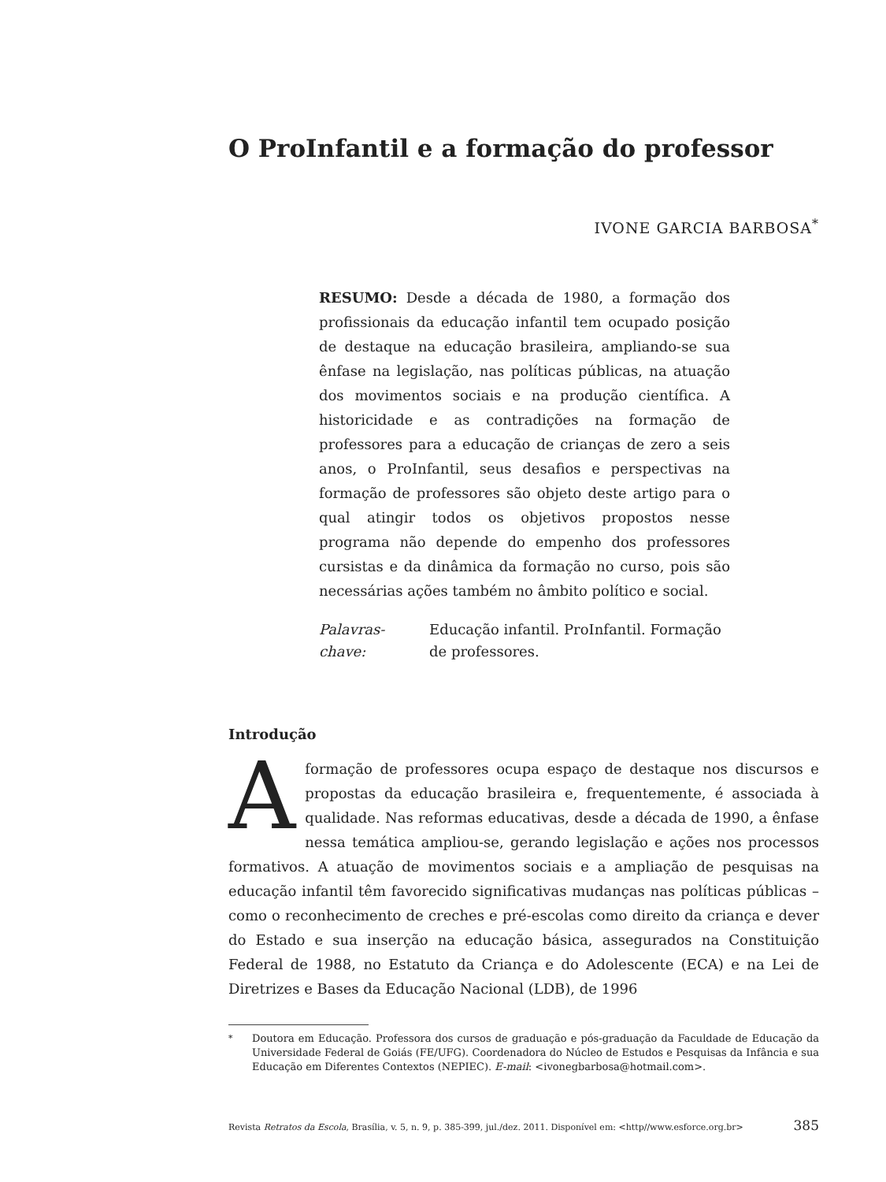O ProInfantil e a formação do professor
IVONE GARCIA BARBOSA<sup>*</sup>
RESUMO: Desde a década de 1980, a formação dos profissionais da educação infantil tem ocupado posição de destaque na educação brasileira, ampliando-se sua ênfase na legislação, nas políticas públicas, na atuação dos movimentos sociais e na produção científica. A historicidade e as contradições na formação de professores para a educação de crianças de zero a seis anos, o ProInfantil, seus desafios e perspectivas na formação de professores são objeto deste artigo para o qual atingir todos os objetivos propostos nesse programa não depende do empenho dos professores cursistas e da dinâmica da formação no curso, pois são necessárias ações também no âmbito político e social.
Palavras-chave: Educação infantil. ProInfantil. Formação de professores.
Introdução
A formação de professores ocupa espaço de destaque nos discursos e propostas da educação brasileira e, frequentemente, é associada à qualidade. Nas reformas educativas, desde a década de 1990, a ênfase nessa temática ampliou-se, gerando legislação e ações nos processos formativos. A atuação de movimentos sociais e a ampliação de pesquisas na educação infantil têm favorecido significativas mudanças nas políticas públicas – como o reconhecimento de creches e pré-escolas como direito da criança e dever do Estado e sua inserção na educação básica, assegurados na Constituição Federal de 1988, no Estatuto da Criança e do Adolescente (ECA) e na Lei de Diretrizes e Bases da Educação Nacional (LDB), de 1996
<sup>*</sup> Doutora em Educação. Professora dos cursos de graduação e pós-graduação da Faculdade de Educação da Universidade Federal de Goiás (FE/UFG). Coordenadora do Núcleo de Estudos e Pesquisas da Infância e sua Educação em Diferentes Contextos (NEPIEC). E-mail: <ivonegbarbosa@hotmail.com>.
Revista Retratos da Escola, Brasília, v. 5, n. 9, p. 385-399, jul./dez. 2011. Disponível em: <http//www.esforce.org.br> 385